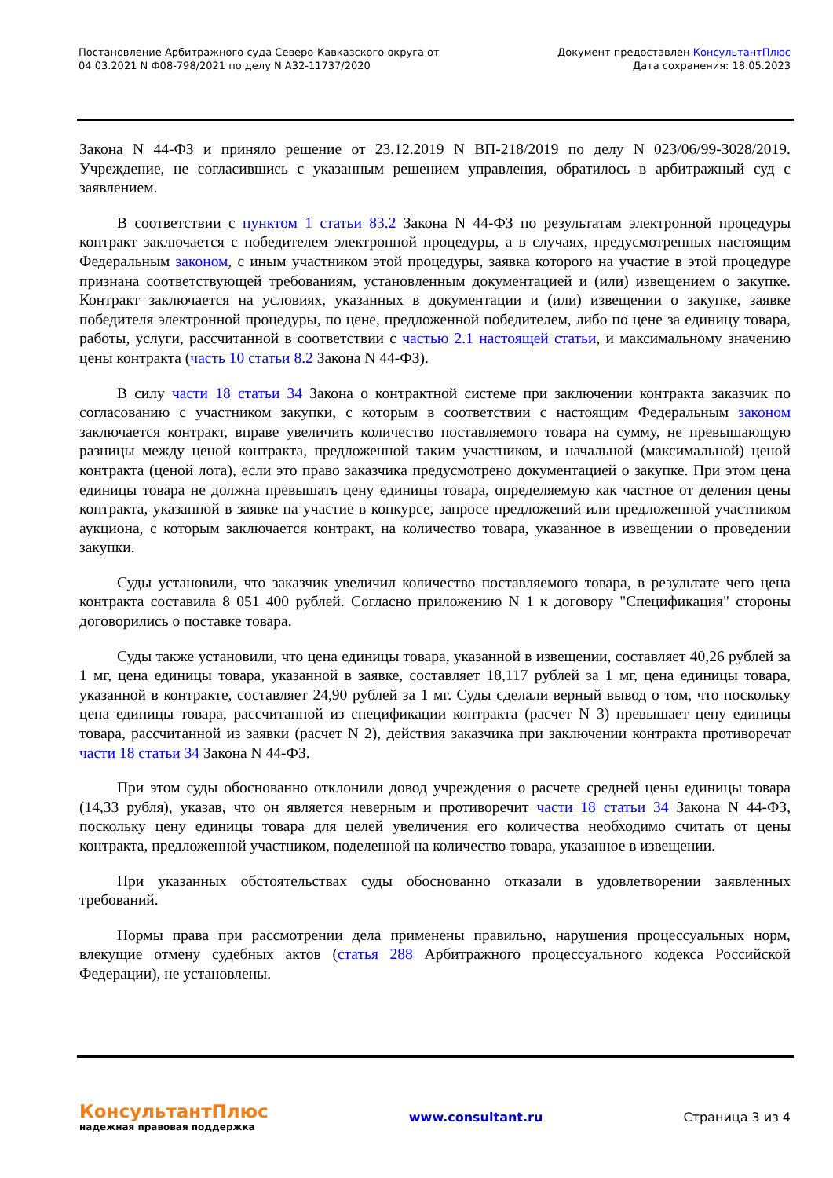Постановление Арбитражного суда Северо-Кавказского округа от
04.03.2021 N Ф08-798/2021 по делу N А32-11737/2020
Документ предоставлен КонсультантПлюс
Дата сохранения: 18.05.2023
Закона N 44-ФЗ и приняло решение от 23.12.2019 N ВП-218/2019 по делу N 023/06/99-3028/2019. Учреждение, не согласившись с указанным решением управления, обратилось в арбитражный суд с заявлением.
В соответствии с пунктом 1 статьи 83.2 Закона N 44-ФЗ по результатам электронной процедуры контракт заключается с победителем электронной процедуры, а в случаях, предусмотренных настоящим Федеральным законом, с иным участником этой процедуры, заявка которого на участие в этой процедуре признана соответствующей требованиям, установленным документацией и (или) извещением о закупке. Контракт заключается на условиях, указанных в документации и (или) извещении о закупке, заявке победителя электронной процедуры, по цене, предложенной победителем, либо по цене за единицу товара, работы, услуги, рассчитанной в соответствии с частью 2.1 настоящей статьи, и максимальному значению цены контракта (часть 10 статьи 8.2 Закона N 44-ФЗ).
В силу части 18 статьи 34 Закона о контрактной системе при заключении контракта заказчик по согласованию с участником закупки, с которым в соответствии с настоящим Федеральным законом заключается контракт, вправе увеличить количество поставляемого товара на сумму, не превышающую разницы между ценой контракта, предложенной таким участником, и начальной (максимальной) ценой контракта (ценой лота), если это право заказчика предусмотрено документацией о закупке. При этом цена единицы товара не должна превышать цену единицы товара, определяемую как частное от деления цены контракта, указанной в заявке на участие в конкурсе, запросе предложений или предложенной участником аукциона, с которым заключается контракт, на количество товара, указанное в извещении о проведении закупки.
Суды установили, что заказчик увеличил количество поставляемого товара, в результате чего цена контракта составила 8 051 400 рублей. Согласно приложению N 1 к договору "Спецификация" стороны договорились о поставке товара.
Суды также установили, что цена единицы товара, указанной в извещении, составляет 40,26 рублей за 1 мг, цена единицы товара, указанной в заявке, составляет 18,117 рублей за 1 мг, цена единицы товара, указанной в контракте, составляет 24,90 рублей за 1 мг. Суды сделали верный вывод о том, что поскольку цена единицы товара, рассчитанной из спецификации контракта (расчет N 3) превышает цену единицы товара, рассчитанной из заявки (расчет N 2), действия заказчика при заключении контракта противоречат части 18 статьи 34 Закона N 44-ФЗ.
При этом суды обоснованно отклонили довод учреждения о расчете средней цены единицы товара (14,33 рубля), указав, что он является неверным и противоречит части 18 статьи 34 Закона N 44-ФЗ, поскольку цену единицы товара для целей увеличения его количества необходимо считать от цены контракта, предложенной участником, поделенной на количество товара, указанное в извещении.
При указанных обстоятельствах суды обоснованно отказали в удовлетворении заявленных требований.
Нормы права при рассмотрении дела применены правильно, нарушения процессуальных норм, влекущие отмену судебных актов (статья 288 Арбитражного процессуального кодекса Российской Федерации), не установлены.
КонсультантПлюс
надежная правовая поддержка
www.consultant.ru Страница 3 из 4